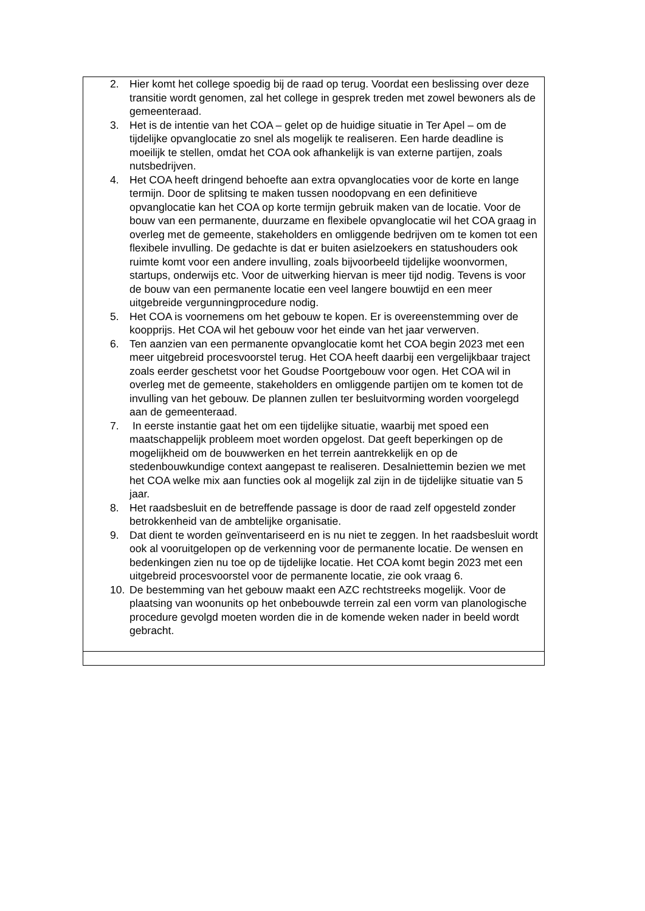| 2. Hier komt het college spoedig bij de raad op terug. Voordat een beslissing over deze transitie wordt genomen, zal het college in gesprek treden met zowel bewoners als de gemeenteraad. 3. Het is de intentie van het COA – gelet op de huidige situatie in Ter Apel – om de tijdelijke opvanglocatie zo snel als mogelijk te realiseren. Een harde deadline is moeilijk te stellen, omdat het COA ook afhankelijk is van externe partijen, zoals nutsbedrijven. 4. Het COA heeft dringend behoefte aan extra opvanglocaties voor de korte en lange termijn. Door de splitsing te maken tussen noodopvang en een definitieve opvanglocatie kan het COA op korte termijn gebruik maken van de locatie. Voor de bouw van een permanente, duurzame en flexibele opvanglocatie wil het COA graag in overleg met de gemeente, stakeholders en omliggende bedrijven om te komen tot een flexibele invulling. De gedachte is dat er buiten asielzoekers en statushouders ook ruimte komt voor een andere invulling, zoals bijvoorbeeld tijdelijke woonvormen, startups, onderwijs etc. Voor de uitwerking hiervan is meer tijd nodig. Tevens is voor de bouw van een permanente locatie een veel langere bouwtijd en een meer uitgebreide vergunningprocedure nodig. 5. Het COA is voornemens om het gebouw te kopen. Er is overeenstemming over de koopprijs. Het COA wil het gebouw voor het einde van het jaar verwerven. 6. Ten aanzien van een permanente opvanglocatie komt het COA begin 2023 met een meer uitgebreid procesvoorstel terug. Het COA heeft daarbij een vergelijkbaar traject zoals eerder geschetst voor het Goudse Poortgebouw voor ogen. Het COA wil in overleg met de gemeente, stakeholders en omliggende partijen om te komen tot de invulling van het gebouw. De plannen zullen ter besluitvorming worden voorgelegd aan de gemeenteraad. 7. In eerste instantie gaat het om een tijdelijke situatie, waarbij met spoed een maatschappelijk probleem moet worden opgelost. Dat geeft beperkingen op de mogelijkheid om de bouwwerken en het terrein aantrekkelijk en op de stedenbouwkundige context aangepast te realiseren. Desalniettemin bezien we met het COA welke mix aan functies ook al mogelijk zal zijn in de tijdelijke situatie van 5 jaar. 8. Het raadsbesluit en de betreffende passage is door de raad zelf opgesteld zonder betrokkenheid van de ambtelijke organisatie. 9. Dat dient te worden geïnventariseerd en is nu niet te zeggen. In het raadsbesluit wordt ook al vooruitgelopen op de verkenning voor de permanente locatie. De wensen en bedenkingen zien nu toe op de tijdelijke locatie. Het COA komt begin 2023 met een uitgebreid procesvoorstel voor de permanente locatie, zie ook vraag 6. 10. De bestemming van het gebouw maakt een AZC rechtstreeks mogelijk. Voor de plaatsing van woonunits op het onbebouwde terrein zal een vorm van planologische procedure gevolgd moeten worden die in de komende weken nader in beeld wordt gebracht. |